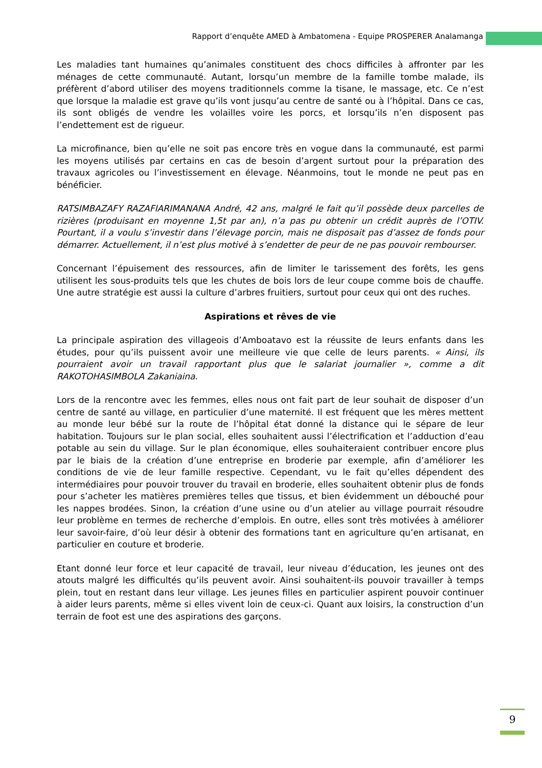Rapport d’enquête AMED à Ambatomena - Equipe PROSPERER Analamanga
Les maladies tant humaines qu’animales constituent des chocs difficiles à affronter par les ménages de cette communauté. Autant, lorsqu’un membre de la famille tombe malade, ils préfèrent d’abord utiliser des moyens traditionnels comme la tisane, le massage, etc. Ce n’est que lorsque la maladie est grave qu’ils vont jusqu’au centre de santé ou à l’hôpital. Dans ce cas, ils sont obligés de vendre les volailles voire les porcs, et lorsqu’ils n’en disposent pas l’endettement est de rigueur.
La microfinance, bien qu’elle ne soit pas encore très en vogue dans la communauté, est parmi les moyens utilisés par certains en cas de besoin d’argent surtout pour la préparation des travaux agricoles ou l’investissement en élevage. Néanmoins, tout le monde ne peut pas en bénéficier.
RATSIMBAZAFY RAZAFIARIMANANA André, 42 ans, malgré le fait qu’il possède deux parcelles de rizières (produisant en moyenne 1,5t par an), n’a pas pu obtenir un crédit auprès de l’OTIV. Pourtant, il a voulu s’investir dans l’élevage porcin, mais ne disposait pas d’assez de fonds pour démarrer. Actuellement, il n’est plus motivé à s’endetter de peur de ne pas pouvoir rembourser.
Concernant l’épuisement des ressources, afin de limiter le tarissement des forêts, les gens utilisent les sous-produits tels que les chutes de bois lors de leur coupe comme bois de chauffe. Une autre stratégie est aussi la culture d’arbres fruitiers, surtout pour ceux qui ont des ruches.
Aspirations et rêves de vie
La principale aspiration des villageois d’Amboatavo est la réussite de leurs enfants dans les études, pour qu’ils puissent avoir une meilleure vie que celle de leurs parents. « Ainsi, ils pourraient avoir un travail rapportant plus que le salariat journalier », comme a dit RAKOTOHASIMBOLA Zakaniaina.
Lors de la rencontre avec les femmes, elles nous ont fait part de leur souhait de disposer d’un centre de santé au village, en particulier d’une maternité. Il est fréquent que les mères mettent au monde leur bébé sur la route de l’hôpital état donné la distance qui le sépare de leur habitation. Toujours sur le plan social, elles souhaitent aussi l’électrification et l’adduction d’eau potable au sein du village. Sur le plan économique, elles souhaiteraient contribuer encore plus par le biais de la création d’une entreprise en broderie par exemple, afin d’améliorer les conditions de vie de leur famille respective. Cependant, vu le fait qu’elles dépendent des intermédiaires pour pouvoir trouver du travail en broderie, elles souhaitent obtenir plus de fonds pour s’acheter les matières premières telles que tissus, et bien évidemment un débouché pour les nappes brodées. Sinon, la création d’une usine ou d’un atelier au village pourrait résoudre leur problème en termes de recherche d’emplois. En outre, elles sont très motivées à améliorer leur savoir-faire, d’où leur désir à obtenir des formations tant en agriculture qu’en artisanat, en particulier en couture et broderie.
Etant donné leur force et leur capacité de travail, leur niveau d’éducation, les jeunes ont des atouts malgré les difficultés qu’ils peuvent avoir. Ainsi souhaitent-ils pouvoir travailler à temps plein, tout en restant dans leur village. Les jeunes filles en particulier aspirent pouvoir continuer à aider leurs parents, même si elles vivent loin de ceux-ci. Quant aux loisirs, la construction d’un terrain de foot est une des aspirations des garçons.
9